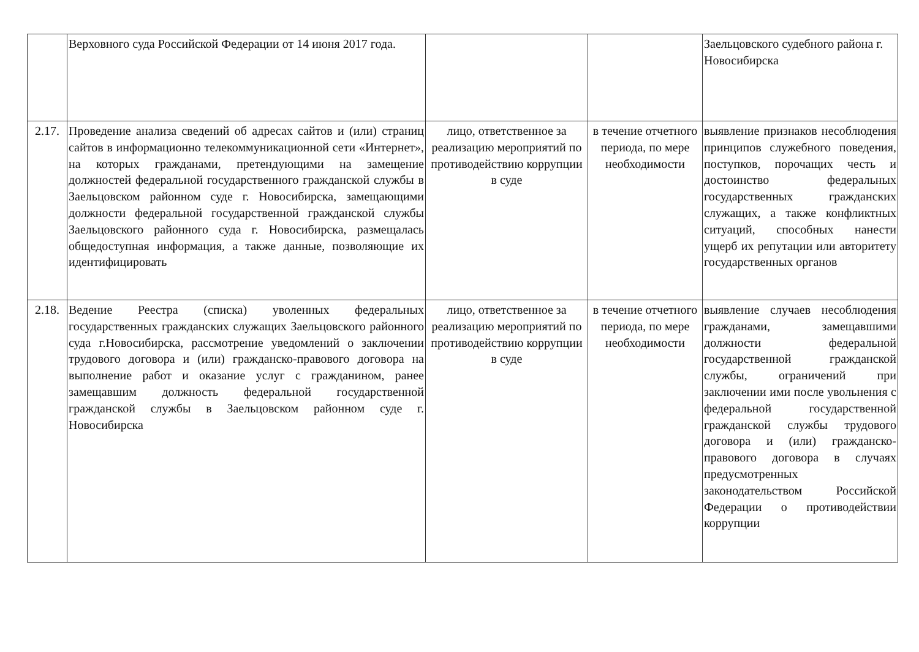| | Верховного суда Российской Федерации от 14 июня 2017 года. | | | Заельцовского судебного района г. Новосибирска |
| 2.17. | Проведение анализа сведений об адресах сайтов и (или) страниц сайтов в информационно телекоммуникационной сети «Интернет», на которых гражданами, претендующими на замещение должностей федеральной государственного гражданской службы в Заельцовском районном суде г. Новосибирска, замещающими должности федеральной государственной гражданской службы Заельцовского районного суда г. Новосибирска, размещалась общедоступная информация, а также данные, позволяющие их идентифицировать | лицо, ответственное за реализацию мероприятий по противодействию коррупции в суде | в течение отчетного периода, по мере необходимости | выявление признаков несоблюдения принципов служебного поведения, поступков, порочащих честь и достоинство федеральных государственных гражданских служащих, а также конфликтных ситуаций, способных нанести ущерб их репутации или авторитету государственных органов |
| 2.18. | Ведение Реестра (списка) уволенных федеральных государственных гражданских служащих Заельцовского районного суда г.Новосибирска, рассмотрение уведомлений о заключении трудового договора и (или) гражданско-правового договора на выполнение работ и оказание услуг с гражданином, ранее замещавшим должность федеральной государственной гражданской службы в Заельцовском районном суде г. Новосибирска | лицо, ответственное за реализацию мероприятий по противодействию коррупции в суде | в течение отчетного периода, по мере необходимости | выявление случаев несоблюдения гражданами, замещавшими должности федеральной государственной гражданской службы, ограничений при заключении ими после увольнения с федеральной государственной гражданской службы трудового договора и (или) гражданско-правового договора в случаях предусмотренных законодательством Российской Федерации о противодействии коррупции |